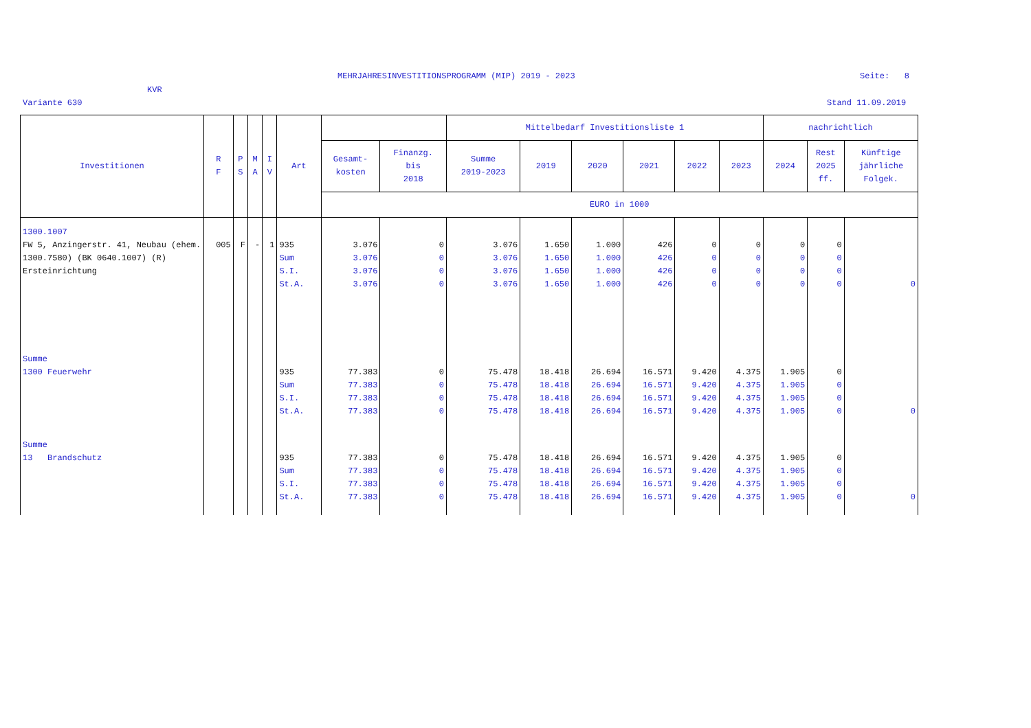MEHRJAHRESINVESTITIONSPROGRAMM (MIP) 2019 - 2023
Seite: 8
KVR
Variante 630 Stand 11.09.2019
| Investitionen | R F | P S | M A | I V | Art | | | Mittelbedarf Investitionsliste 1 | | | | | | nachrichtlich | | |
| --- | --- | --- | --- | --- | --- | --- | --- | --- | --- | --- | --- | --- | --- | --- | --- | --- |
| | | | | | | Gesamt- kosten | Finanzg. bis 2018 | Summe 2019-2023 | 2019 | 2020 | 2021 | 2022 | 2023 | 2024 | Rest 2025 ff. | Künftige jährliche Folgek. |
| | | | | | | EURO in 1000 | | | | | | | | | | |
| 1300.1007 FW 5, Anzingerstr. 41, Neubau (ehem. 1300.7580) (BK 0640.1007) (R) Ersteinrichtung | 005 | F | - | 1 | 935 Sum S.I. St.A. | 3.076 3.076 3.076 3.076 | 0 0 0 0 | 3.076 3.076 3.076 3.076 | 1.650 1.650 1.650 1.650 | 1.000 1.000 1.000 1.000 | 426 426 426 426 | 0 0 0 0 | 0 0 0 0 | 0 0 0 0 | 0 0 0 0 | 0 |
| Summe 1300 Feuerwehr | | | | | 935 Sum S.I. St.A. | 77.383 77.383 77.383 77.383 | 0 0 0 0 | 75.478 75.478 75.478 75.478 | 18.418 18.418 18.418 18.418 | 26.694 26.694 26.694 26.694 | 16.571 16.571 16.571 16.571 | 9.420 9.420 9.420 9.420 | 4.375 4.375 4.375 4.375 | 1.905 1.905 1.905 1.905 | 0 0 0 0 | 0 |
| Summe 13 Brandschutz | | | | | 935 Sum S.I. St.A. | 77.383 77.383 77.383 77.383 | 0 0 0 0 | 75.478 75.478 75.478 75.478 | 18.418 18.418 18.418 18.418 | 26.694 26.694 26.694 26.694 | 16.571 16.571 16.571 16.571 | 9.420 9.420 9.420 9.420 | 4.375 4.375 4.375 4.375 | 1.905 1.905 1.905 1.905 | 0 0 0 0 | 0 |